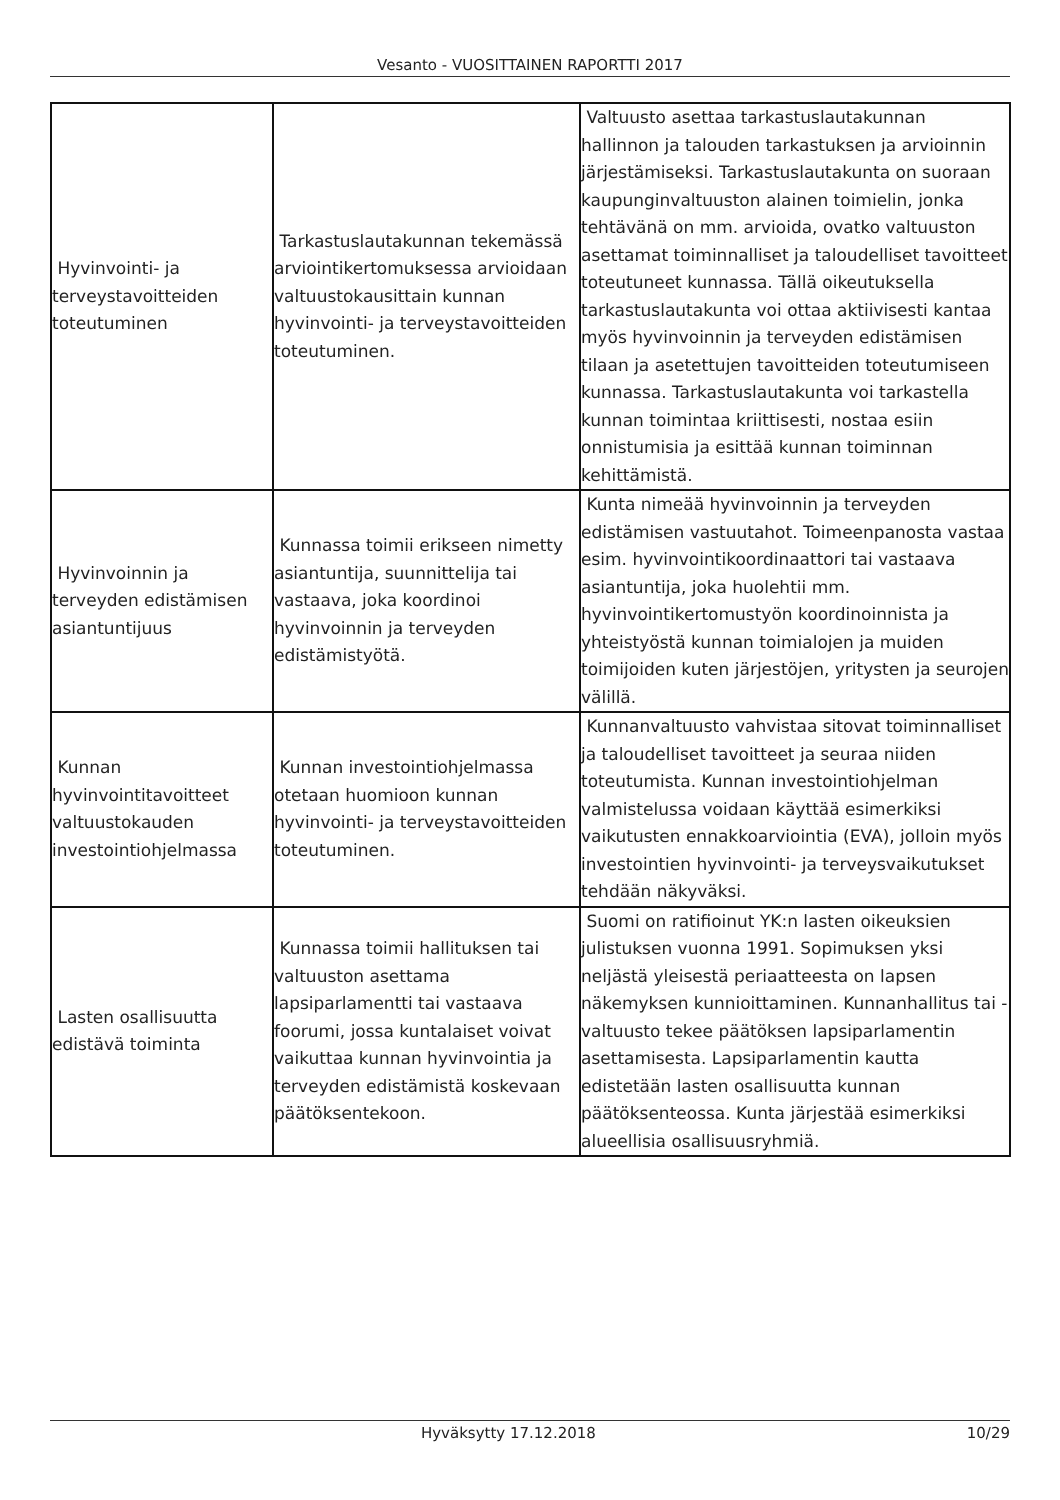Vesanto - VUOSITTAINEN RAPORTTI 2017
| Hyvinvointi- ja terveystavoitteiden toteutuminen | Tarkastuslautakunnan tekemässä arviointikertomuksessa arvioidaan valtuustokausittain kunnan hyvinvointi- ja terveystavoitteiden toteutuminen. | Valtuusto asettaa tarkastuslautakunnan hallinnon ja talouden tarkastuksen ja arvioinnin järjestämiseksi. Tarkastuslautakunta on suoraan kaupunginvaltuuston alainen toimielin, jonka tehtävänä on mm. arvioida, ovatko valtuuston asettamat toiminnalliset ja taloudelliset tavoitteet toteutuneet kunnassa. Tällä oikeutuksella tarkastuslautakunta voi ottaa aktiivisesti kantaa myös hyvinvoinnin ja terveyden edistämisen tilaan ja asetettujen tavoitteiden toteutumiseen kunnassa. Tarkastuslautakunta voi tarkastella kunnan toimintaa kriittisesti, nostaa esiin onnistumisia ja esittää kunnan toiminnan kehittämistä. |
| Hyvinvoinnin ja terveyden edistämisen asiantuntijuus | Kunnassa toimii erikseen nimetty asiantuntija, suunnittelija tai vastaava, joka koordinoi hyvinvoinnin ja terveyden edistämistyötä. | Kunta nimeää hyvinvoinnin ja terveyden edistämisen vastuutahot. Toimeenpanosta vastaa esim. hyvinvointikoordinaattori tai vastaava asiantuntija, joka huolehtii mm. hyvinvointikertomustyön koordinoinnista ja yhteistyöstä kunnan toimialojen ja muiden toimijoiden kuten järjestöjen, yritysten ja seurojen välillä. |
| Kunnan hyvinvointitavoitteet valtuustokauden investointiohjelmassa | Kunnan investointiohjelmassa otetaan huomioon kunnan hyvinvointi- ja terveystavoitteiden toteutuminen. | Kunnanvaltuusto vahvistaa sitovat toiminnalliset ja taloudelliset tavoitteet ja seuraa niiden toteutumista. Kunnan investointiohjelman valmistelussa voidaan käyttää esimerkiksi vaikutusten ennakkoarviointia (EVA), jolloin myös investointien hyvinvointi- ja terveysvaikutukset tehdään näkyväksi. |
| Lasten osallisuutta edistävä toiminta | Kunnassa toimii hallituksen tai valtuuston asettama lapsiparlamentti tai vastaava foorumi, jossa kuntalaiset voivat vaikuttaa kunnan hyvinvointia ja terveyden edistämistä koskevaan päätöksentekoon. | Suomi on ratifioinut YK:n lasten oikeuksien julistuksen vuonna 1991. Sopimuksen yksi neljästä yleisestä periaatteesta on lapsen näkemyksen kunnioittaminen. Kunnanhallitus tai -valtuusto tekee päätöksen lapsiparlamentin asettamisesta. Lapsiparlamentin kautta edistetään lasten osallisuutta kunnan päätöksenteossa. Kunta järjestää esimerkiksi alueellisia osallisuusryhmiä. |
Hyväksytty 17.12.2018 10/29